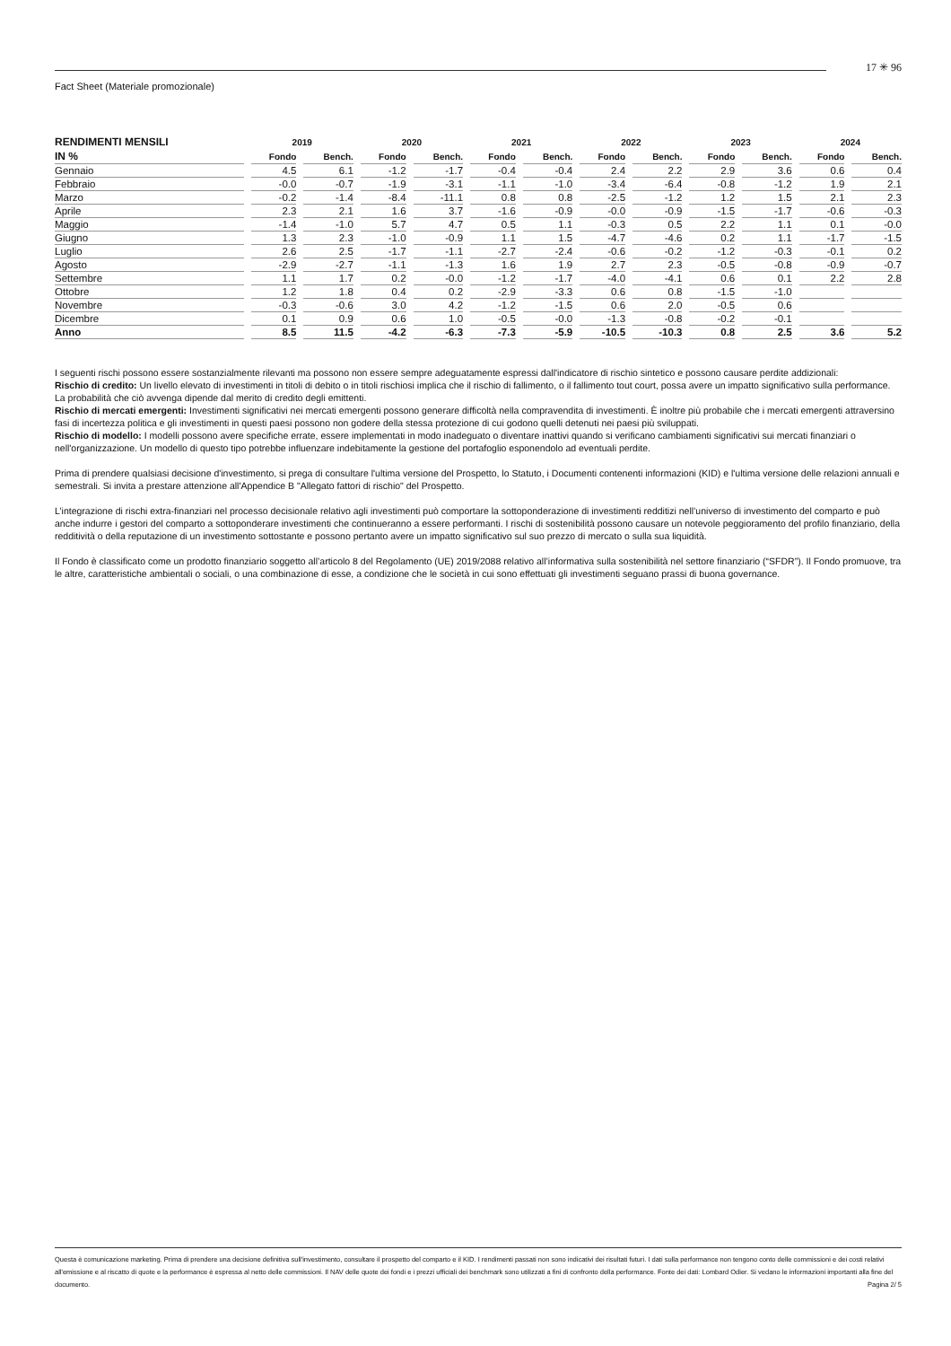17 ✳ 96
Fact Sheet (Materiale promozionale)
| RENDIMENTI MENSILI | 2019 | | 2020 | | 2021 | | 2022 | | 2023 | | 2024 | |
| --- | --- | --- | --- | --- | --- | --- | --- | --- | --- | --- | --- | --- |
| IN % | Fondo | Bench. | Fondo | Bench. | Fondo | Bench. | Fondo | Bench. | Fondo | Bench. | Fondo | Bench. |
| Gennaio | 4.5 | 6.1 | -1.2 | -1.7 | -0.4 | -0.4 | 2.4 | 2.2 | 2.9 | 3.6 | 0.6 | 0.4 |
| Febbraio | -0.0 | -0.7 | -1.9 | -3.1 | -1.1 | -1.0 | -3.4 | -6.4 | -0.8 | -1.2 | 1.9 | 2.1 |
| Marzo | -0.2 | -1.4 | -8.4 | -11.1 | 0.8 | 0.8 | -2.5 | -1.2 | 1.2 | 1.5 | 2.1 | 2.3 |
| Aprile | 2.3 | 2.1 | 1.6 | 3.7 | -1.6 | -0.9 | -0.0 | -0.9 | -1.5 | -1.7 | -0.6 | -0.3 |
| Maggio | -1.4 | -1.0 | 5.7 | 4.7 | 0.5 | 1.1 | -0.3 | 0.5 | 2.2 | 1.1 | 0.1 | -0.0 |
| Giugno | 1.3 | 2.3 | -1.0 | -0.9 | 1.1 | 1.5 | -4.7 | -4.6 | 0.2 | 1.1 | -1.7 | -1.5 |
| Luglio | 2.6 | 2.5 | -1.7 | -1.1 | -2.7 | -2.4 | -0.6 | -0.2 | -1.2 | -0.3 | -0.1 | 0.2 |
| Agosto | -2.9 | -2.7 | -1.1 | -1.3 | 1.6 | 1.9 | 2.7 | 2.3 | -0.5 | -0.8 | -0.9 | -0.7 |
| Settembre | 1.1 | 1.7 | 0.2 | -0.0 | -1.2 | -1.7 | -4.0 | -4.1 | 0.6 | 0.1 | 2.2 | 2.8 |
| Ottobre | 1.2 | 1.8 | 0.4 | 0.2 | -2.9 | -3.3 | 0.6 | 0.8 | -1.5 | -1.0 | | |
| Novembre | -0.3 | -0.6 | 3.0 | 4.2 | -1.2 | -1.5 | 0.6 | 2.0 | -0.5 | 0.6 | | |
| Dicembre | 0.1 | 0.9 | 0.6 | 1.0 | -0.5 | -0.0 | -1.3 | -0.8 | -0.2 | -0.1 | | |
| Anno | 8.5 | 11.5 | -4.2 | -6.3 | -7.3 | -5.9 | -10.5 | -10.3 | 0.8 | 2.5 | 3.6 | 5.2 |
I seguenti rischi possono essere sostanzialmente rilevanti ma possono non essere sempre adeguatamente espressi dall'indicatore di rischio sintetico e possono causare perdite addizionali:
Rischio di credito: Un livello elevato di investimenti in titoli di debito o in titoli rischiosi implica che il rischio di fallimento, o il fallimento tout court, possa avere un impatto significativo sulla performance. La probabilità che ciò avvenga dipende dal merito di credito degli emittenti.
Rischio di mercati emergenti: Investimenti significativi nei mercati emergenti possono generare difficoltà nella compravendita di investimenti. È inoltre più probabile che i mercati emergenti attraversino fasi di incertezza politica e gli investimenti in questi paesi possono non godere della stessa protezione di cui godono quelli detenuti nei paesi più sviluppati.
Rischio di modello: I modelli possono avere specifiche errate, essere implementati in modo inadeguato o diventare inattivi quando si verificano cambiamenti significativi sui mercati finanziari o nell'organizzazione. Un modello di questo tipo potrebbe influenzare indebitamente la gestione del portafoglio esponendolo ad eventuali perdite.
Prima di prendere qualsiasi decisione d'investimento, si prega di consultare l'ultima versione del Prospetto, lo Statuto, i Documenti contenenti informazioni (KID) e l'ultima versione delle relazioni annuali e semestrali. Si invita a prestare attenzione all'Appendice B "Allegato fattori di rischio" del Prospetto.
L’integrazione di rischi extra-finanziari nel processo decisionale relativo agli investimenti può comportare la sottoponderazione di investimenti redditizi nell’universo di investimento del comparto e può anche indurre i gestori del comparto a sottoponderare investimenti che continueranno a essere performanti. I rischi di sostenibilità possono causare un notevole peggioramento del profilo finanziario, della redditività o della reputazione di un investimento sottostante e possono pertanto avere un impatto significativo sul suo prezzo di mercato o sulla sua liquidità.
Il Fondo è classificato come un prodotto finanziario soggetto all’articolo 8 del Regolamento (UE) 2019/2088 relativo all’informativa sulla sostenibilità nel settore finanziario (“SFDR”). Il Fondo promuove, tra le altre, caratteristiche ambientali o sociali, o una combinazione di esse, a condizione che le società in cui sono effettuati gli investimenti seguano prassi di buona governance.
Questa è comunicazione marketing. Prima di prendere una decisione definitiva sull'investimento, consultare il prospetto del comparto e il KID. I rendimenti passati non sono indicativi dei risultati futuri. I dati sulla performance non tengono conto delle commissioni e dei costi relativi all'emissione e al riscatto di quote e la performance è espressa al netto delle commissioni. Il NAV delle quote dei fondi e i prezzi ufficiali dei benchmark sono utilizzati a fini di confronto della performance. Fonte dei dati: Lombard Odier. Si vedano le informazioni importanti alla fine del documento. Pagina 2/ 5